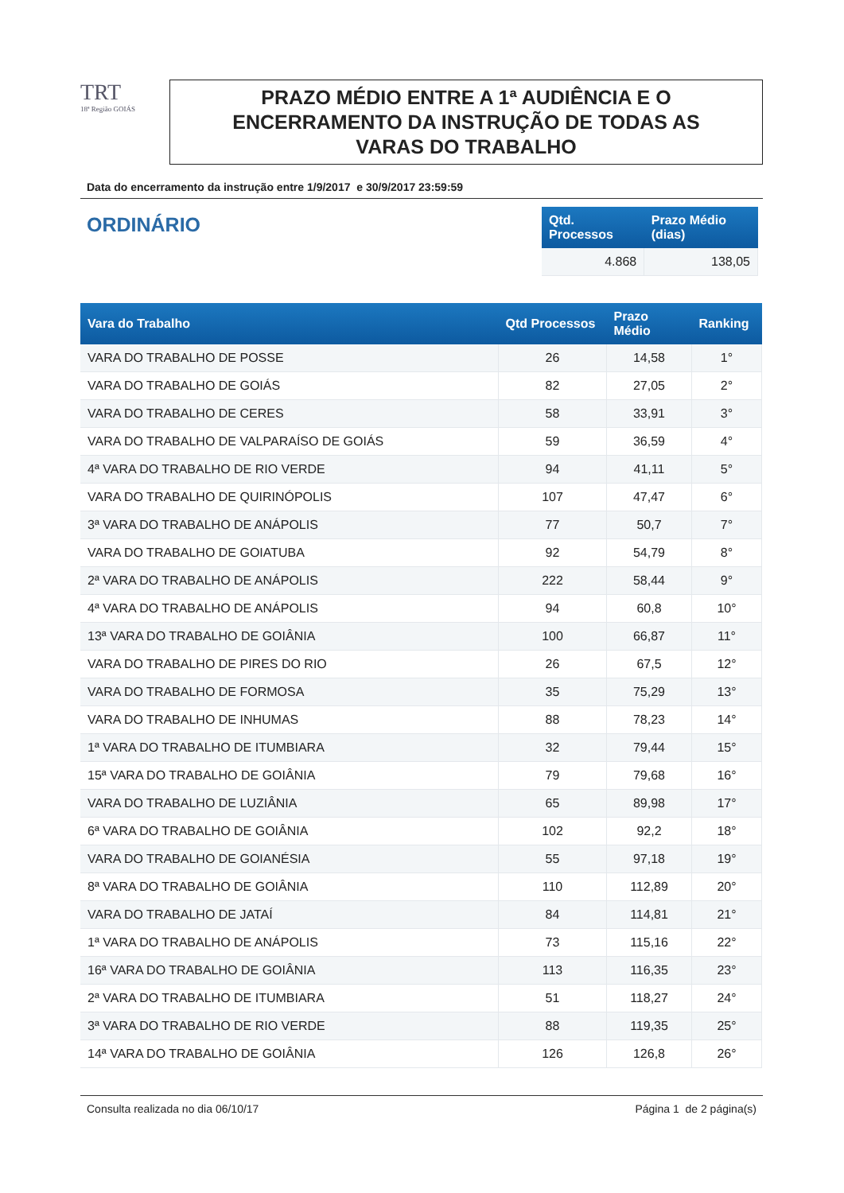TRT
18ª Região GOIÁS
PRAZO MÉDIO ENTRE A 1ª AUDIÊNCIA E O
ENCERRAMENTO DA INSTRUÇÃO DE TODAS AS
VARAS DO TRABALHO
Data do encerramento da instrução entre 1/9/2017 e 30/9/2017 23:59:59
ORDINÁRIO
| Qtd. Processos | Prazo Médio (dias) |
| --- | --- |
| 4.868 | 138,05 |
| Vara do Trabalho | Qtd Processos | Prazo Médio | Ranking |
| --- | --- | --- | --- |
| VARA DO TRABALHO DE POSSE | 26 | 14,58 | 1° |
| VARA DO TRABALHO DE GOIÁS | 82 | 27,05 | 2° |
| VARA DO TRABALHO DE CERES | 58 | 33,91 | 3° |
| VARA DO TRABALHO DE VALPARAÍSO DE GOIÁS | 59 | 36,59 | 4° |
| 4ª VARA DO TRABALHO DE RIO VERDE | 94 | 41,11 | 5° |
| VARA DO TRABALHO DE QUIRINÓPOLIS | 107 | 47,47 | 6° |
| 3ª VARA DO TRABALHO DE ANÁPOLIS | 77 | 50,7 | 7° |
| VARA DO TRABALHO DE GOIATUBA | 92 | 54,79 | 8° |
| 2ª VARA DO TRABALHO DE ANÁPOLIS | 222 | 58,44 | 9° |
| 4ª VARA DO TRABALHO DE ANÁPOLIS | 94 | 60,8 | 10° |
| 13ª VARA DO TRABALHO DE GOIÂNIA | 100 | 66,87 | 11° |
| VARA DO TRABALHO DE PIRES DO RIO | 26 | 67,5 | 12° |
| VARA DO TRABALHO DE FORMOSA | 35 | 75,29 | 13° |
| VARA DO TRABALHO DE INHUMAS | 88 | 78,23 | 14° |
| 1ª VARA DO TRABALHO DE ITUMBIARA | 32 | 79,44 | 15° |
| 15ª VARA DO TRABALHO DE GOIÂNIA | 79 | 79,68 | 16° |
| VARA DO TRABALHO DE LUZIÂNIA | 65 | 89,98 | 17° |
| 6ª VARA DO TRABALHO DE GOIÂNIA | 102 | 92,2 | 18° |
| VARA DO TRABALHO DE GOIANÉSIA | 55 | 97,18 | 19° |
| 8ª VARA DO TRABALHO DE GOIÂNIA | 110 | 112,89 | 20° |
| VARA DO TRABALHO DE JATAÍ | 84 | 114,81 | 21° |
| 1ª VARA DO TRABALHO DE ANÁPOLIS | 73 | 115,16 | 22° |
| 16ª VARA DO TRABALHO DE GOIÂNIA | 113 | 116,35 | 23° |
| 2ª VARA DO TRABALHO DE ITUMBIARA | 51 | 118,27 | 24° |
| 3ª VARA DO TRABALHO DE RIO VERDE | 88 | 119,35 | 25° |
| 14ª VARA DO TRABALHO DE GOIÂNIA | 126 | 126,8 | 26° |
Consulta realizada no dia 06/10/17 Página 1 de 2 página(s)